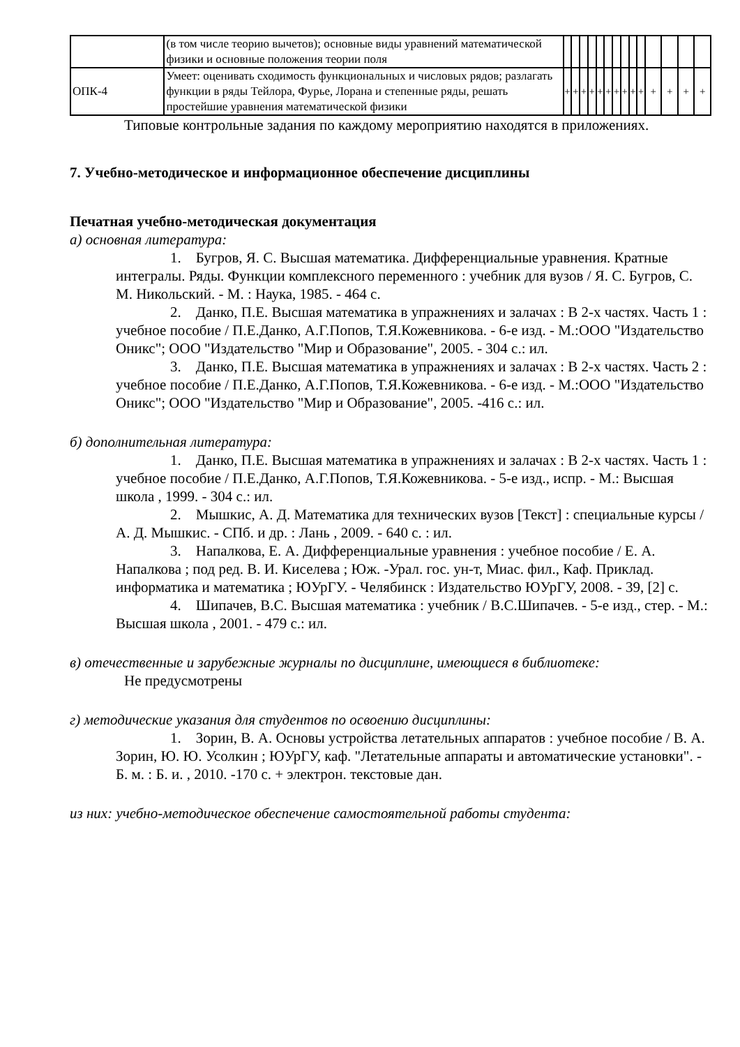| | (в том числе теорию вычетов); основные виды уравнений математической физики и основные положения теории поля | | | | | | | | | | | | | | |
| ОПК-4 | Умеет: оценивать сходимость функциональных и числовых рядов; разлагать функции в ряды Тейлора, Фурье, Лорана и степенные ряды, решать простейшие уравнения математической физики | + | + | + | + | + | + | + | + | + | + | + | + | + | + |
Типовые контрольные задания по каждому мероприятию находятся в приложениях.
7. Учебно-методическое и информационное обеспечение дисциплины
Печатная учебно-методическая документация
а) основная литература:
1. Бугров, Я. С. Высшая математика. Дифференциальные уравнения. Кратные интегралы. Ряды. Функции комплексного переменного : учебник для вузов / Я. С. Бугров, С. М. Никольский. - М. : Наука, 1985. - 464 с.
2. Данко, П.Е. Высшая математика в упражнениях и залачах : В 2-х частях. Часть 1 : учебное пособие / П.Е.Данко, А.Г.Попов, Т.Я.Кожевникова. - 6-е изд. - М.:ООО "Издательство Оникс"; ООО "Издательство "Мир и Образование", 2005. - 304 с.: ил.
3. Данко, П.Е. Высшая математика в упражнениях и залачах : В 2-х частях. Часть 2 : учебное пособие / П.Е.Данко, А.Г.Попов, Т.Я.Кожевникова. - 6-е изд. - М.:ООО "Издательство Оникс"; ООО "Издательство "Мир и Образование", 2005. -416 с.: ил.
б) дополнительная литература:
1. Данко, П.Е. Высшая математика в упражнениях и залачах : В 2-х частях. Часть 1 : учебное пособие / П.Е.Данко, А.Г.Попов, Т.Я.Кожевникова. - 5-е изд., испр. - М.: Высшая школа , 1999. - 304 с.: ил.
2. Мышкис, А. Д. Математика для технических вузов [Текст] : специальные курсы / А. Д. Мышкис. - СПб. и др. : Лань , 2009. - 640 с. : ил.
3. Напалкова, Е. А. Дифференциальные уравнения : учебное пособие / Е. А. Напалкова ; под ред. В. И. Киселева ; Юж. -Урал. гос. ун-т, Миас. фил., Каф. Приклад. информатика и математика ; ЮУрГУ. - Челябинск : Издательство ЮУрГУ, 2008. - 39, [2] с.
4. Шипачев, В.С. Высшая математика : учебник / В.С.Шипачев. - 5-е изд., стер. - М.: Высшая школа , 2001. - 479 с.: ил.
в) отечественные и зарубежные журналы по дисциплине, имеющиеся в библиотеке:
Не предусмотрены
г) методические указания для студентов по освоению дисциплины:
1. Зорин, В. А. Основы устройства летательных аппаратов : учебное пособие / В. А. Зорин, Ю. Ю. Усолкин ; ЮУрГУ, каф. "Летательные аппараты и автоматические установки". - Б. м. : Б. и. , 2010. -170 с. + электрон. текстовые дан.
из них: учебно-методическое обеспечение самостоятельной работы студента: